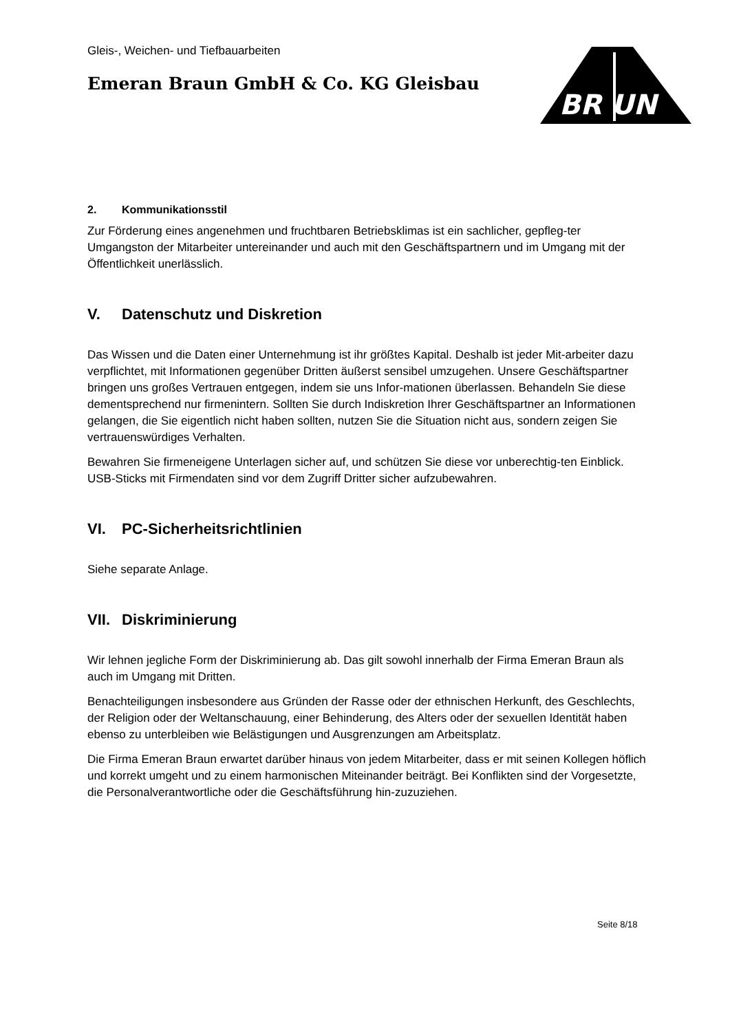BR UN
Gleis-, Weichen- und Tiefbauarbeiten
Emeran Braun GmbH & Co. KG Gleisbau
2. Kommunikationsstil
Zur Förderung eines angenehmen und fruchtbaren Betriebsklimas ist ein sachlicher, gepfleg-ter Umgangston der Mitarbeiter untereinander und auch mit den Geschäftspartnern und im Umgang mit der Öffentlichkeit unerlässlich.
V. Datenschutz und Diskretion
Das Wissen und die Daten einer Unternehmung ist ihr größtes Kapital. Deshalb ist jeder Mit-arbeiter dazu verpflichtet, mit Informationen gegenüber Dritten äußerst sensibel umzugehen. Unsere Geschäftspartner bringen uns großes Vertrauen entgegen, indem sie uns Infor-mationen überlassen. Behandeln Sie diese dementsprechend nur firmenintern. Sollten Sie durch Indiskretion Ihrer Geschäftspartner an Informationen gelangen, die Sie eigentlich nicht haben sollten, nutzen Sie die Situation nicht aus, sondern zeigen Sie vertrauenswürdiges Verhalten.
Bewahren Sie firmeneigene Unterlagen sicher auf, und schützen Sie diese vor unberechtig-ten Einblick. USB-Sticks mit Firmendaten sind vor dem Zugriff Dritter sicher aufzubewahren.
VI. PC-Sicherheitsrichtlinien
Siehe separate Anlage.
VII. Diskriminierung
Wir lehnen jegliche Form der Diskriminierung ab. Das gilt sowohl innerhalb der Firma Emeran Braun als auch im Umgang mit Dritten.
Benachteiligungen insbesondere aus Gründen der Rasse oder der ethnischen Herkunft, des Geschlechts, der Religion oder der Weltanschauung, einer Behinderung, des Alters oder der sexuellen Identität haben ebenso zu unterbleiben wie Belästigungen und Ausgrenzungen am Arbeitsplatz.
Die Firma Emeran Braun erwartet darüber hinaus von jedem Mitarbeiter, dass er mit seinen Kollegen höflich und korrekt umgeht und zu einem harmonischen Miteinander beiträgt. Bei Konflikten sind der Vorgesetzte, die Personalverantwortliche oder die Geschäftsführung hin-zuzuziehen.
Seite 8/18